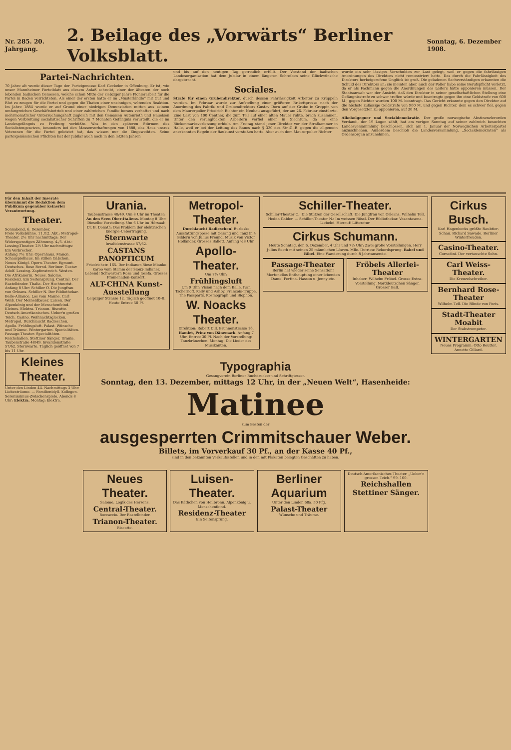Nr. 285. 20. Jahrgang.
2. Beilage des „Vorwärts“ Berliner Volksblatt.
Sonntag, 6. Dezember 1908.
Partei-Nachrichten.
70 Jahre alt wurde dieser Tage der Parteigenosse Karl Geckeler in Offenburg. Er ist, wie unser Mannheimer Parteiblatt aus diesem Anlaß schreibt, einer der ältesten der noch lebenden badischen Genossen, welche schon Mitte der siebziger Jahre Pionierarbeit für die Partei in Baden verrichteten. Als einer der ersten hatte er im „Musterländle“ mit Gut und Blut zu zeugen für die Partei und gegen die Thaten einer unsinnigen, wütenden Reaktion. Im Jahre 1884 wurde er auf Grund einer niedrigen Denunziation mitten aus seinem umfangreichen Geschäftsbetrieb und einer zahlreichen Familie heraus verhaftet und nach mehrmonatlicher Untersuchungshaft zugleich mit den Genossen Autenrieth und Haueisen wegen Verbreitung socialistischer Schriften zu 7 Monaten Gefängnis verurteilt, die er im Landesgefängnis zu Freiburg verbüßte. Was in den späteren Stürmen des Socialistengesetzes, besonders bei den Massenverhaftungen von 1888, das Haus unsres Veteranen für die Partei geleistet hat, das wissen nur die Eingeweihten. Seine parteigenössischen Pflichten hat der Jubilar auch noch in den letzten Jahren
und bis auf den heutigen Tag getreulich erfüllt. Der Vorstand der badischen Landesorganisation hat dem Jubilar in einem längeren Schreiben seine Glückwünsche dargebracht.
Sociales.
Strafe für einen Grubendirektor, durch dessen Fahrlässigkeit Arbeiter zu Krüppeln wurden. Im Februar wurde zur Aufstellung einer größeren Brikettpresse nach der Anordnung des Fabrik- und Grubendirektors Gustav Dorn auf der Grube in Greppin von dem Maurerpolier Friedrich Richter ein Neubau ausgeführt, der am 26. Februar einstürzte. Eine Last von 100 Centner, die zum Teil auf einer alten Mauer ruhte, brach zusammen. Unter den verunglückten Arbeitern verfiel einer in Siechtum, da er eine Rückenmarksverletzung erhielt. Am Freitag stand jener Direktor vor der Strafkammer in Halle, weil er bei der Leitung des Baues nach § 330 des Str.-G.-B. gegen die allgemein anerkannten Regeln der Baukunst verstoßen hatte. Aber auch dem Maurerpolier Richter
wurde ein sehr lässiges Verschulden zur Last gelegt, weil er gegen die fahrlässigen Anordnungen des Direktors nicht remonstriert hatte. Das durch die Fahrlässigkeit des Direktors herbeigerufene Unglück ist groß. Die geladenen Sachverständigen erkannten die Schuld des Direktors an; sie meinten aber, auch der Polier habe seine Berufspflicht verletzt, da er als Fachmann gegen die Anordnungen des Leiters hätte opponieren müssen. Der Staatsanwalt war der Ansicht, daß den Direktor in seiner gesellschaftlichen Stellung eine Gefängnisstrafe zu schwer treffen würde und beantragte gegen ihn eine Geldstrafe von 600 M.; gegen Richter wurden 100 M. beantragt. Das Gericht erkannte gegen den Direktor auf die höchste zulässige Geldstrafe von 900 M. und gegen Richter, dem es schwer fiel, gegen den Vorgesetzten zu opponieren, auf 30 M.
Alkoholgegner und Socialdemokratie. Der große norwegische Abstinenzlerorden Verdandi, der 19 Logen zählt, hat am vorigen Sonntag auf seiner zahlreich besuchten Landesversammlung beschlossen, sich am 1. Januar der Norwegischen Arbeiterpartei anzuschließen. Außerdem beschloß die Landesversammlung, „Socialdemokraten“ als Ordensorgan anzunehmen.
Für den Inhalt der Inserate übernimmt die Redaktion dem Publikum gegenüber keinerlei Verantwortung.
Theater.
Sonnabend, 6. Dezember.
Freie Volksbühne. 11./12. Abt.: Metropol-Theater. 2½ Uhr nachmittags: Der Widerspenstigen Zähmung. 4./5. Abt.: Lessing-Theater. 2½ Uhr nachmittags: Ein Verbrecher.
Anfang 7½ Uhr: Opernhaus. Manon. Schauspielhaus. Im stillen Gäßchen. Neues Königl. Opern-Theater. Egmont. Deutsches. Rose Bernd. Berliner. Gustav Adolf. Lessing. Zapfenstreich. Westen. Die Afrikanerin. Neues. Salome. Residenz. Ein Seitensprung. Central. Der Rastelbinder. Thalia. Der Hochtourist.
Anfang 8 Uhr: Schiller O. Die Jungfrau von Orleans. Schiller N. Der Bibliothekar. Belle-Alliance. Los vom Manne. Carl Weiß. Der Meineidbauer. Luisen. Der Alpenkönig und der Menschenfeind. Kleines. Elektra. Trianon. Biscotte. Deutsch-Amerikanisches. Ueber'n großen Teich. Casino. Weihnachtsglocken. Metropol. Durchlaucht Radieschen. Apollo. Frühlingsluft. Palast. Wünsche und Träume. Wintergarten. Specialitäten. Passage-Theater. Specialitäten. Reichshallen. Stettiner Sänger. Urania. Taubenstraße 48/49. Invalidenstraße 57/62. Sternwarte. Täglich geöffnet von 7 bis 11 Uhr.
Kleines Theater.
Unter den Linden 44. Nachmittags 3 Uhr: Liebesträume. — Familienidyll. Kollegen. Serenissimus-Zwischenspiele. Abends 8 Uhr: Elektra. Montag: Elektra.
Urania.
Taubenstrasse 48/49. Um 8 Uhr im Theater: An den Seen Ober-Italiens. Montag 8 Uhr: Dieselbe Vorstellung. Um 6 Uhr im Hörsaal: Dr. B. Donath: Das Problem der elektrischen Energie-Uebertragung.
Sternwarte
Invalidenstrasse 57/62.
CASTANS PANOPTICUM
Friedrichstr. 165. Der Indianer-Riese Mianko Karoo vom Stamm der Sioux-Indianer. Lebend! Schwestern Rosa und Josefa. Grosses Promenaden-Konzert.
ALT-CHINA Kunst-Ausstellung
Leipziger Strasse 12. Täglich geöffnet 10–8. Heute Entree 50 Pf.
Metropol-Theater.
Durchlaucht Radieschen! Burleske Ausstattungsposse mit Gesang und Tanz in 4 Bildern von Julius Freund. Musik von Victor Holländer. Grosses Ballett. Anfang ½8 Uhr.
Apollo-Theater.
Um 7½ Uhr:
Frühlingsluft
Um 9 Uhr: Vision nach dem Balle. Ivan Tschernoff. Kelly und Ashby. Francois-Truppe. The Passparts. Kosmograph und Biophon.
W. Noacks Theater.
Direktion: Robert Dill. Brunnenstrasse 16. Hamlet, Prinz von Dänemark. Anfang 7 Uhr. Entree 30 Pf. Nach der Vorstellung: Tanzkränzchen. Montag: Die Lieder des Musikanten.
Schiller-Theater.
Schiller-Theater O.: Die Stützen der Gesellschaft. Die Jungfrau von Orleans. Wilhelm Tell. Hedda Gabler. — Schiller-Theater N.: Im weissen Rössl. Der Bibliothekar. Vasantasena. Liebelei. Hierauf: Litteratur.
Cirkus Schumann.
Heute Sonntag, den 6. Dezember, 4 Uhr und 7½ Uhr: Zwei große Vorstellungen. Herr Julius Seeth mit seinen 25 männlichen Löwen. Mlle. Dutrieu: Rekordsprung. Babel und Bibel. Eine Wanderung durch 8 Jahrtausende.
Passage-Theater
Berlin hat wieder seine Sensation! Mortonellos Enthauptung einer lebenden Dame! Pertina. Hasson u. Jenny etc.
Fröbels Allerlei-Theater
Inhaber: Wilhelm Fröbel. Grosse Extra-Vorstellung. Norddeutschen Sänger. Grosser Ball.
Typographia
Gesangverein Berliner Buchdrucker und Schriftgiesser.
Sonntag, den 13. Dezember, mittags 12 Uhr, in der „Neuen Welt“, Hasenheide:
Matinee
zum Besten der
ausgesperrten Crimmitschauer Weber.
Billets, im Vorverkauf 30 Pf., an der Kasse 40 Pf.,
sind in den bekannten Verkaufsstellen und in den mit Plakaten belegten Geschäften zu haben.
Neues Theater.
Salome. Logik des Herzens.
Central-Theater.
Boccaccio. Der Rastelbinder.
Trianon-Theater.
Biscotte.
Luisen-Theater.
Das Käthchen von Heilbronn. Alpenkönig u. Menschenfeind.
Residenz-Theater
Ein Seitensprung.
Berliner Aquarium
Unter den Linden 68a. 50 Pfg.
Palast-Theater
Wünsche und Träume.
Deutsch-Amerikanisches Theater. „Ueber'n grossen Teich.“ 99. 100.
Reichshallen Stettiner Sänger.
Cirkus Busch.
Karl Hagenbecks größte Raubtier-Schau. Richard Sawade. Berliner Winterfreuden.
Casino-Theater.
Corradini. Der vertauschte Sohn.
Carl Weiss-Theater.
Die Kreuzelschreiber.
Bernhard Rose-Theater
Wilhelm Tell. Die Blinde von Paris.
Stadt-Theater Moabit
Der Stabstrompeter.
WINTERGARTEN
Neues Programm: Otto Reutter. Annette Gillard.